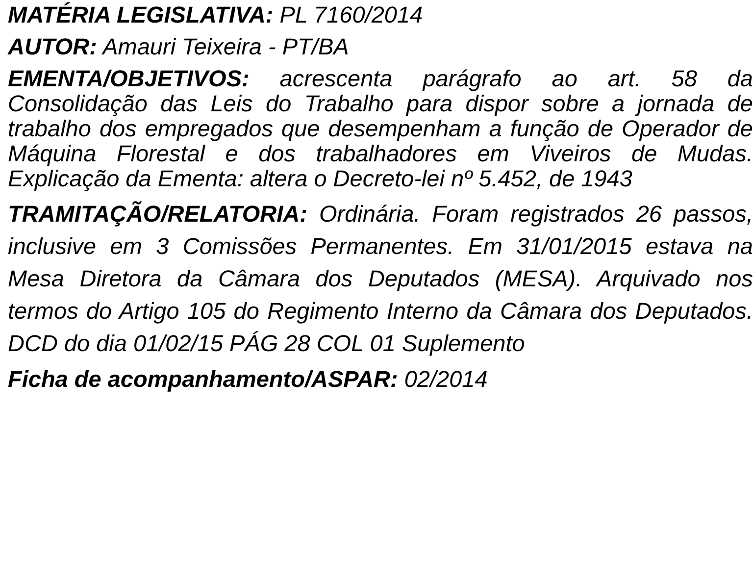MATÉRIA LEGISLATIVA: PL 7160/2014
AUTOR: Amauri Teixeira - PT/BA
EMENTA/OBJETIVOS: acrescenta parágrafo ao art. 58 da Consolidação das Leis do Trabalho para dispor sobre a jornada de trabalho dos empregados que desempenham a função de Operador de Máquina Florestal e dos trabalhadores em Viveiros de Mudas. Explicação da Ementa: altera o Decreto-lei nº 5.452, de 1943
TRAMITAÇÃO/RELATORIA: Ordinária. Foram registrados 26 passos, inclusive em 3 Comissões Permanentes. Em 31/01/2015 estava na Mesa Diretora da Câmara dos Deputados (MESA). Arquivado nos termos do Artigo 105 do Regimento Interno da Câmara dos Deputados. DCD do dia 01/02/15 PÁG 28 COL 01 Suplemento
Ficha de acompanhamento/ASPAR: 02/2014